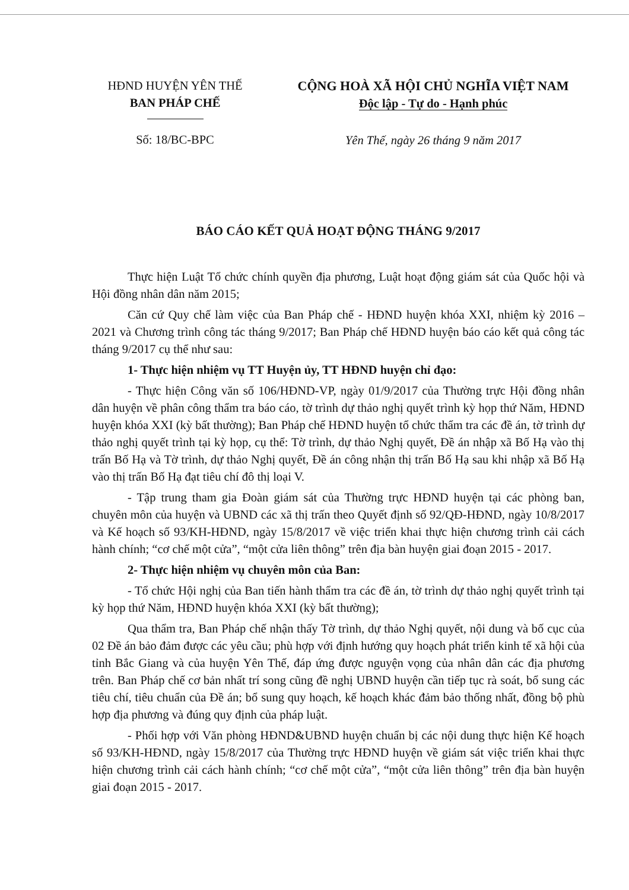HĐND HUYỆN YÊN THẾ
BAN PHÁP CHẾ
Số: 18/BC-BPC
CỘNG HOÀ XÃ HỘI CHỦ NGHĨA VIỆT NAM
Độc lập - Tự do - Hạnh phúc
Yên Thế, ngày 26 tháng 9 năm 2017
BÁO CÁO KẾT QUẢ HOẠT ĐỘNG THÁNG 9/2017
Thực hiện Luật Tổ chức chính quyền địa phương, Luật hoạt động giám sát của Quốc hội và Hội đồng nhân dân năm 2015;
Căn cứ Quy chế làm việc của Ban Pháp chế - HĐND huyện khóa XXI, nhiệm kỳ 2016 – 2021 và Chương trình công tác tháng 9/2017; Ban Pháp chế HĐND huyện báo cáo kết quả công tác tháng 9/2017 cụ thể như sau:
1- Thực hiện nhiệm vụ TT Huyện ủy, TT HĐND huyện chỉ đạo:
- Thực hiện Công văn số 106/HĐND-VP, ngày 01/9/2017 của Thường trực Hội đồng nhân dân huyện về phân công thẩm tra báo cáo, tờ trình dự thảo nghị quyết trình kỳ họp thứ Năm, HĐND huyện khóa XXI (kỳ bất thường); Ban Pháp chế HĐND huyện tổ chức thẩm tra các đề án, tờ trình dự thảo nghị quyết trình tại kỳ họp, cụ thể: Tờ trình, dự thảo Nghị quyết, Đề án nhập xã Bố Hạ vào thị trấn Bố Hạ và Tờ trình, dự thảo Nghị quyết, Đề án công nhận thị trấn Bố Hạ sau khi nhập xã Bố Hạ vào thị trấn Bố Hạ đạt tiêu chí đô thị loại V.
- Tập trung tham gia Đoàn giám sát của Thường trực HĐND huyện tại các phòng ban, chuyên môn của huyện và UBND các xã thị trấn theo Quyết định số 92/QĐ-HĐND, ngày 10/8/2017 và Kế hoạch số 93/KH-HĐND, ngày 15/8/2017 về việc triển khai thực hiện chương trình cải cách hành chính; “cơ chế một cửa”, “một cửa liên thông” trên địa bàn huyện giai đoạn 2015 - 2017.
2- Thực hiện nhiệm vụ chuyên môn của Ban:
- Tổ chức Hội nghị của Ban tiến hành thẩm tra các đề án, tờ trình dự thảo nghị quyết trình tại kỳ họp thứ Năm, HĐND huyện khóa XXI (kỳ bất thường);
Qua thẩm tra, Ban Pháp chế nhận thấy Tờ trình, dự thảo Nghị quyết, nội dung và bố cục của 02 Đề án bảo đảm được các yêu cầu; phù hợp với định hướng quy hoạch phát triển kinh tế xã hội của tỉnh Bắc Giang và của huyện Yên Thế, đáp ứng được nguyện vọng của nhân dân các địa phương trên. Ban Pháp chế cơ bản nhất trí song cũng đề nghị UBND huyện cần tiếp tục rà soát, bổ sung các tiêu chí, tiêu chuẩn của Đề án; bổ sung quy hoạch, kế hoạch khác đảm bảo thống nhất, đồng bộ phù hợp địa phương và đúng quy định của pháp luật.
- Phối hợp với Văn phòng HĐND&UBND huyện chuẩn bị các nội dung thực hiện Kế hoạch số 93/KH-HĐND, ngày 15/8/2017 của Thường trực HĐND huyện về giám sát việc triển khai thực hiện chương trình cải cách hành chính; “cơ chế một cửa”, “một cửa liên thông” trên địa bàn huyện giai đoạn 2015 - 2017.